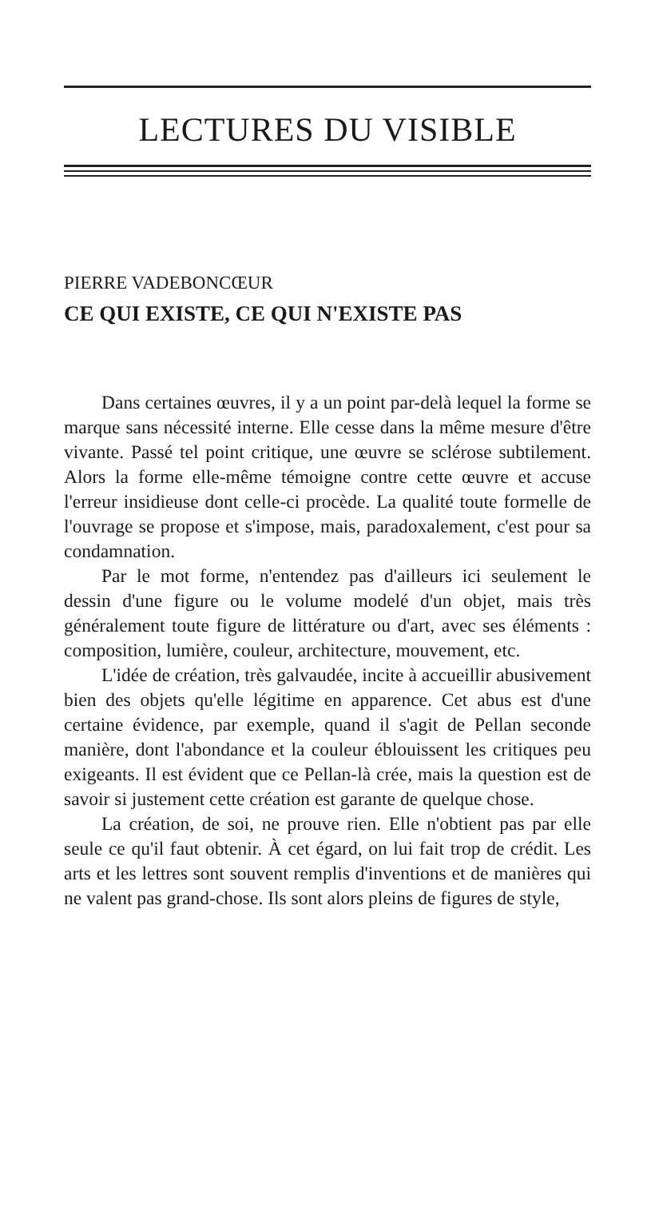LECTURES DU VISIBLE
PIERRE VADEBONCŒUR
CE QUI EXISTE, CE QUI N'EXISTE PAS
Dans certaines œuvres, il y a un point par-delà lequel la forme se marque sans nécessité interne. Elle cesse dans la même mesure d'être vivante. Passé tel point critique, une œuvre se sclérose subtilement. Alors la forme elle-même témoigne contre cette œuvre et accuse l'erreur insidieuse dont celle-ci procède. La qualité toute formelle de l'ouvrage se propose et s'impose, mais, paradoxalement, c'est pour sa condamnation.
Par le mot forme, n'entendez pas d'ailleurs ici seulement le dessin d'une figure ou le volume modelé d'un objet, mais très généralement toute figure de littérature ou d'art, avec ses éléments : composition, lumière, couleur, architecture, mouvement, etc.
L'idée de création, très galvaudée, incite à accueillir abusivement bien des objets qu'elle légitime en apparence. Cet abus est d'une certaine évidence, par exemple, quand il s'agit de Pellan seconde manière, dont l'abondance et la couleur éblouissent les critiques peu exigeants. Il est évident que ce Pellan-là crée, mais la question est de savoir si justement cette création est garante de quelque chose.
La création, de soi, ne prouve rien. Elle n'obtient pas par elle seule ce qu'il faut obtenir. À cet égard, on lui fait trop de crédit. Les arts et les lettres sont souvent remplis d'inventions et de manières qui ne valent pas grand-chose. Ils sont alors pleins de figures de style,